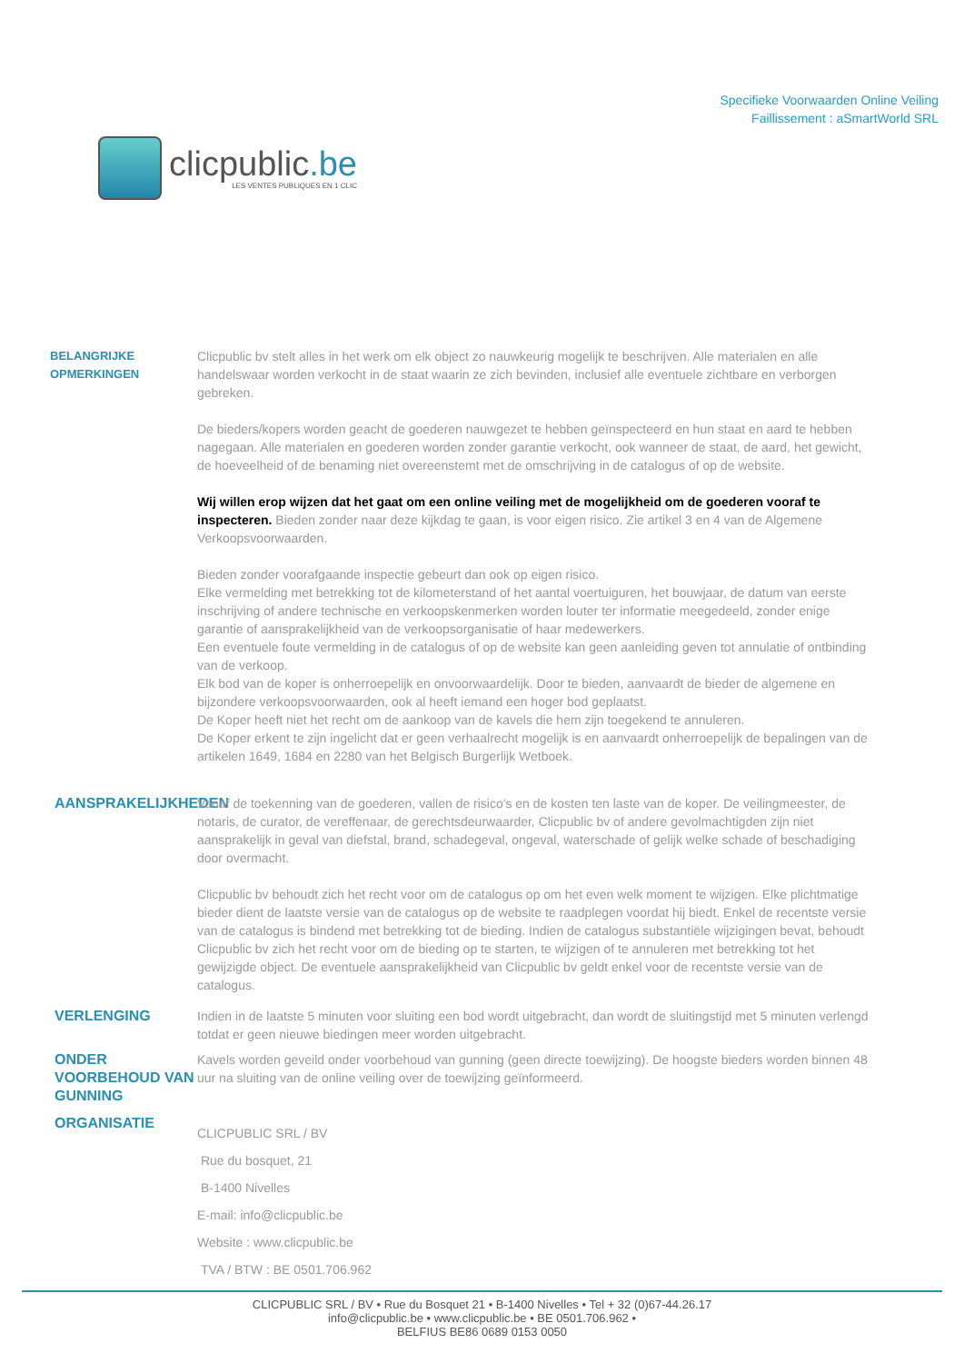clicpublic.be
LES VENTES PUBLIQUES EN 1 CLIC
Specifieke Voorwaarden Online Veiling
Faillissement : aSmartWorld SRL
BELANGRIJKE OPMERKINGEN Clicpublic bv stelt alles in het werk om elk object zo nauwkeurig mogelijk te beschrijven. Alle materialen en alle handelswaar worden verkocht in de staat waarin ze zich bevinden, inclusief alle eventuele zichtbare en verborgen gebreken.
De bieders/kopers worden geacht de goederen nauwgezet te hebben geïnspecteerd en hun staat en aard te hebben nagegaan. Alle materialen en goederen worden zonder garantie verkocht, ook wanneer de staat, de aard, het gewicht, de hoeveelheid of de benaming niet overeenstemt met de omschrijving in de catalogus of op de website.
Wij willen erop wijzen dat het gaat om een online veiling met de mogelijkheid om de goederen vooraf te inspecteren. Bieden zonder naar deze kijkdag te gaan, is voor eigen risico. Zie artikel 3 en 4 van de Algemene Verkoopsvoorwaarden.
Bieden zonder voorafgaande inspectie gebeurt dan ook op eigen risico.
Elke vermelding met betrekking tot de kilometerstand of het aantal voertuiguren, het bouwjaar, de datum van eerste inschrijving of andere technische en verkoopskenmerken worden louter ter informatie meegedeeld, zonder enige garantie of aansprakelijkheid van de verkoopsorganisatie of haar medewerkers.
Een eventuele foute vermelding in de catalogus of op de website kan geen aanleiding geven tot annulatie of ontbinding van de verkoop.
Elk bod van de koper is onherroepelijk en onvoorwaardelijk. Door te bieden, aanvaardt de bieder de algemene en bijzondere verkoopsvoorwaarden, ook al heeft iemand een hoger bod geplaatst.
De Koper heeft niet het recht om de aankoop van de kavels die hem zijn toegekend te annuleren.
De Koper erkent te zijn ingelicht dat er geen verhaalrecht mogelijk is en aanvaardt onherroepelijk de bepalingen van de artikelen 1649, 1684 en 2280 van het Belgisch Burgerlijk Wetboek.
AANSPRAKELIJKHEDEN Vanaf de toekenning van de goederen, vallen de risico's en de kosten ten laste van de koper. De veilingmeester, de notaris, de curator, de vereffenaar, de gerechtsdeurwaarder, Clicpublic bv of andere gevolmachtigden zijn niet aansprakelijk in geval van diefstal, brand, schadegeval, ongeval, waterschade of gelijk welke schade of beschadiging door overmacht.
Clicpublic bv behoudt zich het recht voor om de catalogus op om het even welk moment te wijzigen. Elke plichtmatige bieder dient de laatste versie van de catalogus op de website te raadplegen voordat hij biedt. Enkel de recentste versie van de catalogus is bindend met betrekking tot de bieding. Indien de catalogus substantiële wijzigingen bevat, behoudt Clicpublic bv zich het recht voor om de bieding op te starten, te wijzigen of te annuleren met betrekking tot het gewijzigde object. De eventuele aansprakelijkheid van Clicpublic bv geldt enkel voor de recentste versie van de catalogus.
VERLENGING Indien in de laatste 5 minuten voor sluiting een bod wordt uitgebracht, dan wordt de sluitingstijd met 5 minuten verlengd totdat er geen nieuwe biedingen meer worden uitgebracht.
ONDER VOORBEHOUD VAN GUNNING
Kavels worden geveild onder voorbehoud van gunning (geen directe toewijzing). De hoogste bieders worden binnen 48 uur na sluiting van de online veiling over de toewijzing geïnformeerd.
ORGANISATIE
CLICPUBLIC SRL / BV
Rue du bosquet, 21
B-1400 Nivelles
E-mail: info@clicpublic.be
Website : www.clicpublic.be
TVA / BTW : BE 0501.706.962
CLICPUBLIC SRL / BV • Rue du Bosquet 21 • B-1400 Nivelles • Tel + 32 (0)67-44.26.17
info@clicpublic.be • www.clicpublic.be • BE 0501.706.962 •
BELFIUS BE86 0689 0153 0050